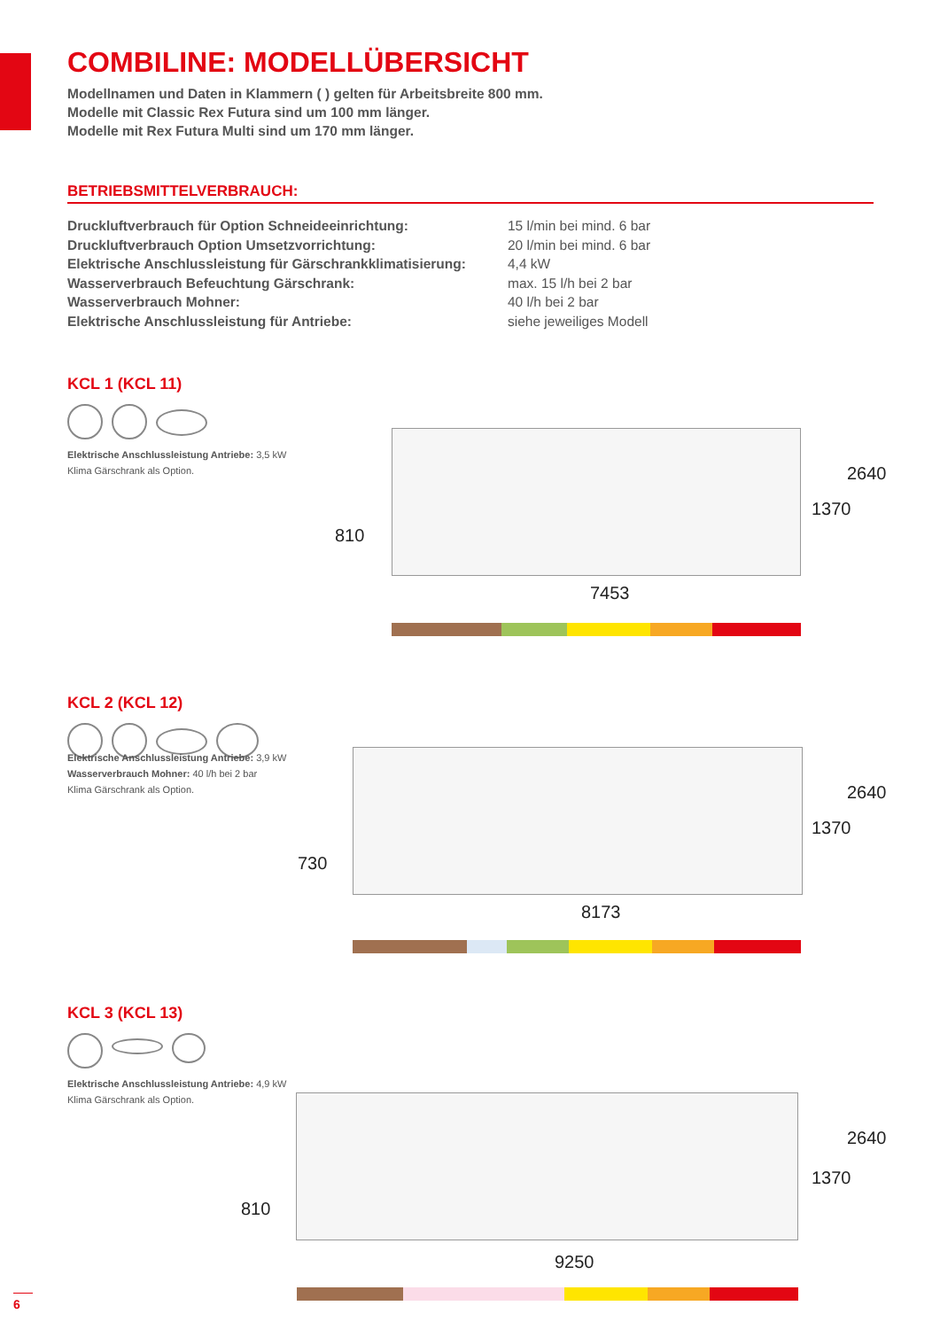COMBILINE: MODELLÜBERSICHT
Modellnamen und Daten in Klammern ( ) gelten für Arbeitsbreite 800 mm.
Modelle mit Classic Rex Futura sind um 100 mm länger.
Modelle mit Rex Futura Multi sind um 170 mm länger.
BETRIEBSMITTELVERBRAUCH:
| Druckluftverbrauch für Option Schneideeinrichtung: | 15 l/min bei mind. 6 bar |
| Druckluftverbrauch Option Umsetzvorrichtung: | 20 l/min bei mind. 6 bar |
| Elektrische Anschlussleistung für Gärschrankklimatisierung: | 4,4 kW |
| Wasserverbrauch Befeuchtung Gärschrank: | max. 15 l/h bei 2 bar |
| Wasserverbrauch Mohner: | 40 l/h bei 2 bar |
| Elektrische Anschlussleistung für Antriebe: | siehe jeweiliges Modell |
KCL 1 (KCL 11)
Elektrische Anschlussleistung Antriebe: 3,5 kW
Klima Gärschrank als Option.
810
1370
2640
7453
KCL 2 (KCL 12)
Wasserverbrauch Mohner: 40 l/h bei 2 bar
Elektrische Anschlussleistung Antriebe: 3,9 kW
Klima Gärschrank als Option.
730
1370
2640
8173
KCL 3 (KCL 13)
Elektrische Anschlussleistung Antriebe: 4,9 kW
Klima Gärschrank als Option.
810
1370
2640
9250
6